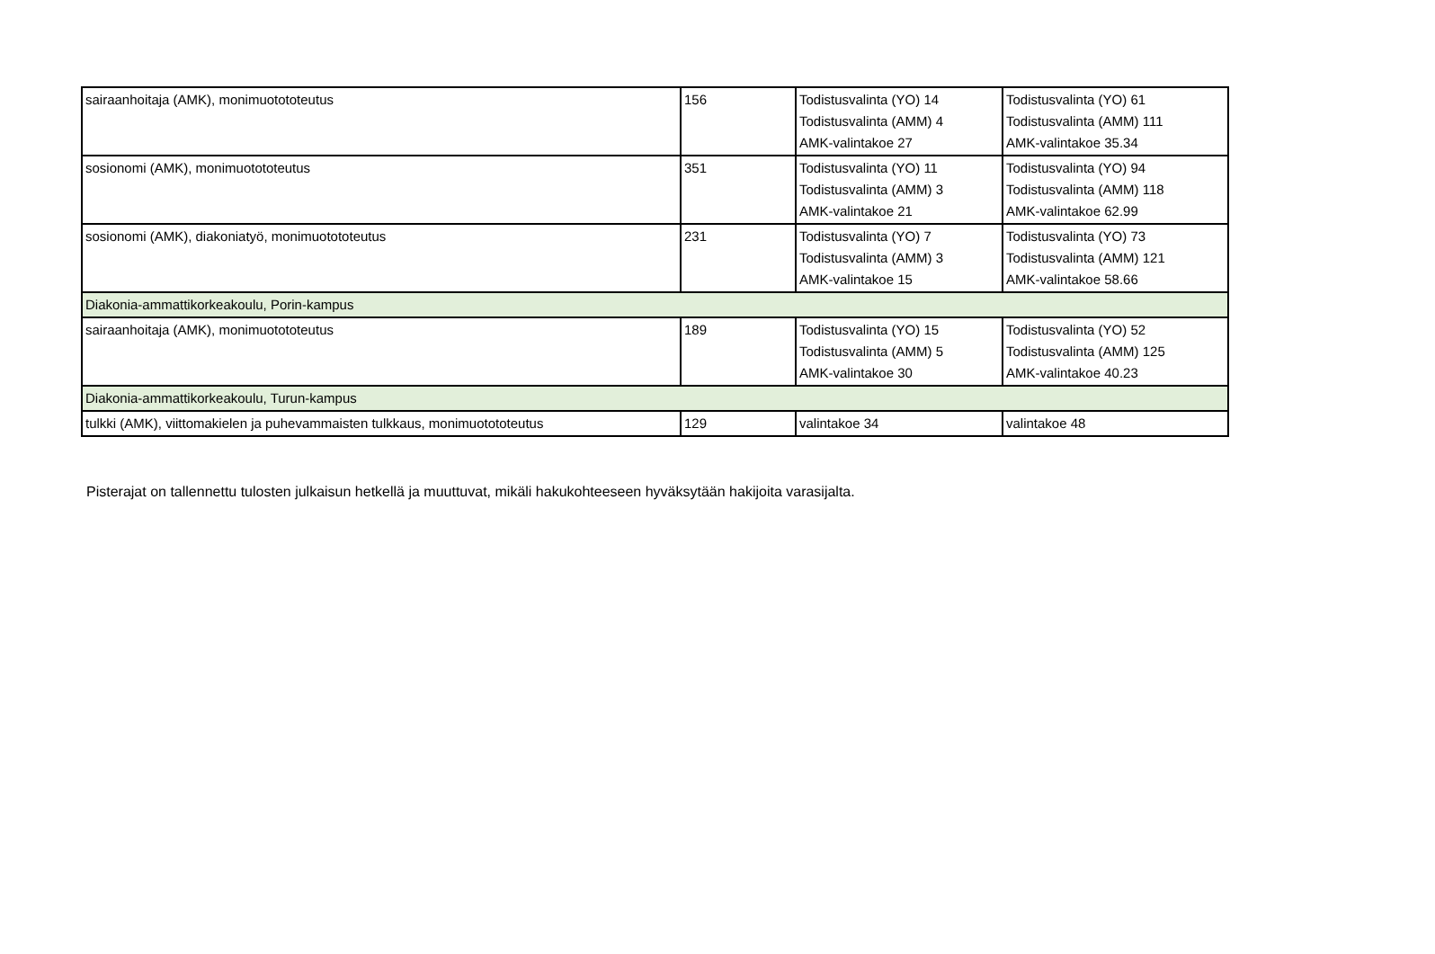| sairaanhoitaja (AMK), monimuotototeutus | 156 | Todistusvalinta (YO) 14 Todistusvalinta (AMM) 4 AMK-valintakoe 27 | Todistusvalinta (YO) 61 Todistusvalinta (AMM) 111 AMK-valintakoe 35.34 |
| sosionomi (AMK), monimuotototeutus | 351 | Todistusvalinta (YO) 11 Todistusvalinta (AMM) 3 AMK-valintakoe 21 | Todistusvalinta (YO) 94 Todistusvalinta (AMM) 118 AMK-valintakoe 62.99 |
| sosionomi (AMK), diakoniatyö, monimuotototeutus | 231 | Todistusvalinta (YO) 7 Todistusvalinta (AMM) 3 AMK-valintakoe 15 | Todistusvalinta (YO) 73 Todistusvalinta (AMM) 121 AMK-valintakoe 58.66 |
| Diakonia-ammattikorkeakoulu, Porin-kampus | | | |
| sairaanhoitaja (AMK), monimuotototeutus | 189 | Todistusvalinta (YO) 15 Todistusvalinta (AMM) 5 AMK-valintakoe 30 | Todistusvalinta (YO) 52 Todistusvalinta (AMM) 125 AMK-valintakoe 40.23 |
| Diakonia-ammattikorkeakoulu, Turun-kampus | | | |
| tulkki (AMK), viittomakielen ja puhevammaisten tulkkaus, monimuotototeutus | 129 | valintakoe 34 | valintakoe 48 |
Pisterajat on tallennettu tulosten julkaisun hetkellä ja muuttuvat, mikäli hakukohteeseen hyväksytään hakijoita varasijalta.